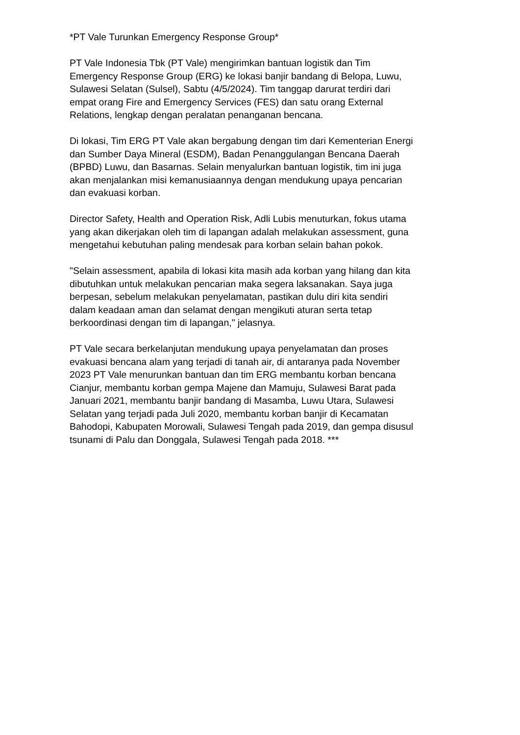*PT Vale Turunkan Emergency Response Group*
PT Vale Indonesia Tbk (PT Vale) mengirimkan bantuan logistik dan Tim Emergency Response Group (ERG) ke lokasi banjir bandang di Belopa, Luwu, Sulawesi Selatan (Sulsel), Sabtu (4/5/2024). Tim tanggap darurat terdiri dari empat orang Fire and Emergency Services (FES) dan satu orang External Relations, lengkap dengan peralatan penanganan bencana.
Di lokasi, Tim ERG PT Vale akan bergabung dengan tim dari Kementerian Energi dan Sumber Daya Mineral (ESDM), Badan Penanggulangan Bencana Daerah (BPBD) Luwu, dan Basarnas. Selain menyalurkan bantuan logistik, tim ini juga akan menjalankan misi kemanusiaannya dengan mendukung upaya pencarian dan evakuasi korban.
Director Safety, Health and Operation Risk, Adli Lubis menuturkan, fokus utama yang akan dikerjakan oleh tim di lapangan adalah melakukan assessment, guna mengetahui kebutuhan paling mendesak para korban selain bahan pokok.
"Selain assessment, apabila di lokasi kita masih ada korban yang hilang dan kita dibutuhkan untuk melakukan pencarian maka segera laksanakan. Saya juga berpesan, sebelum melakukan penyelamatan, pastikan dulu diri kita sendiri dalam keadaan aman dan selamat dengan mengikuti aturan serta tetap berkoordinasi dengan tim di lapangan," jelasnya.
PT Vale secara berkelanjutan mendukung upaya penyelamatan dan proses evakuasi bencana alam yang terjadi di tanah air, di antaranya pada November 2023 PT Vale menurunkan bantuan dan tim ERG membantu korban bencana Cianjur, membantu korban gempa Majene dan Mamuju, Sulawesi Barat pada Januari 2021, membantu banjir bandang di Masamba, Luwu Utara, Sulawesi Selatan yang terjadi pada Juli 2020, membantu korban banjir di Kecamatan Bahodopi, Kabupaten Morowali, Sulawesi Tengah pada 2019, dan gempa disusul tsunami di Palu dan Donggala, Sulawesi Tengah pada 2018. ***